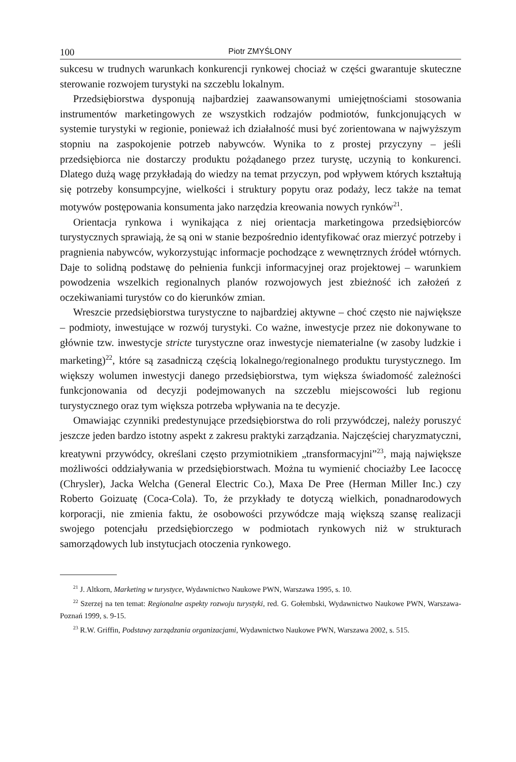100 Piotr ZMYŚLONY
sukcesu w trudnych warunkach konkurencji rynkowej chociaż w części gwarantuje skuteczne sterowanie rozwojem turystyki na szczeblu lokalnym.
Przedsiębiorstwa dysponują najbardziej zaawansowanymi umiejętnościami stosowania instrumentów marketingowych ze wszystkich rodzajów podmiotów, funkcjonujących w systemie turystyki w regionie, ponieważ ich działalność musi być zorientowana w najwyższym stopniu na zaspokojenie potrzeb nabywców. Wynika to z prostej przyczyny – jeśli przedsiębiorca nie dostarczy produktu pożądanego przez turystę, uczynią to konkurenci. Dlatego dużą wagę przykładają do wiedzy na temat przyczyn, pod wpływem których kształtują się potrzeby konsumpcyjne, wielkości i struktury popytu oraz podaży, lecz także na temat motywów postępowania konsumenta jako narzędzia kreowania nowych rynków<sup>21</sup>.
Orientacja rynkowa i wynikająca z niej orientacja marketingowa przedsiębiorców turystycznych sprawiają, że są oni w stanie bezpośrednio identyfikować oraz mierzyć potrzeby i pragnienia nabywców, wykorzystując informacje pochodzące z wewnętrznych źródeł wtórnych. Daje to solidną podstawę do pełnienia funkcji informacyjnej oraz projektowej – warunkiem powodzenia wszelkich regionalnych planów rozwojowych jest zbieżność ich założeń z oczekiwaniami turystów co do kierunków zmian.
Wreszcie przedsiębiorstwa turystyczne to najbardziej aktywne – choć często nie największe – podmioty, inwestujące w rozwój turystyki. Co ważne, inwestycje przez nie dokonywane to głównie tzw. inwestycje stricte turystyczne oraz inwestycje niematerialne (w zasoby ludzkie i marketing)<sup>22</sup>, które są zasadniczą częścią lokalnego/regionalnego produktu turystycznego. Im większy wolumen inwestycji danego przedsiębiorstwa, tym większa świadomość zależności funkcjonowania od decyzji podejmowanych na szczeblu miejscowości lub regionu turystycznego oraz tym większa potrzeba wpływania na te decyzje.
Omawiając czynniki predestynujące przedsiębiorstwa do roli przywódczej, należy poruszyć jeszcze jeden bardzo istotny aspekt z zakresu praktyki zarządzania. Najczęściej charyzmatyczni, kreatywni przywódcy, określani często przymiotnikiem „transformacyjni”<sup>23</sup>, mają największe możliwości oddziaływania w przedsiębiorstwach. Można tu wymienić chociażby Lee Iacoccę (Chrysler), Jacka Welcha (General Electric Co.), Maxa De Pree (Herman Miller Inc.) czy Roberto Goizuatę (Coca-Cola). To, że przykłady te dotyczą wielkich, ponadnarodowych korporacji, nie zmienia faktu, że osobowości przywódcze mają większą szansę realizacji swojego potencjału przedsiębiorczego w podmiotach rynkowych niż w strukturach samorządowych lub instytucjach otoczenia rynkowego.
<sup>21</sup> J. Altkorn, Marketing w turystyce, Wydawnictwo Naukowe PWN, Warszawa 1995, s. 10.
<sup>22</sup> Szerzej na ten temat: Regionalne aspekty rozwoju turystyki, red. G. Gołembski, Wydawnictwo Naukowe PWN, Warszawa-Poznań 1999, s. 9-15.
<sup>23</sup> R.W. Griffin, Podstawy zarządzania organizacjami, Wydawnictwo Naukowe PWN, Warszawa 2002, s. 515.